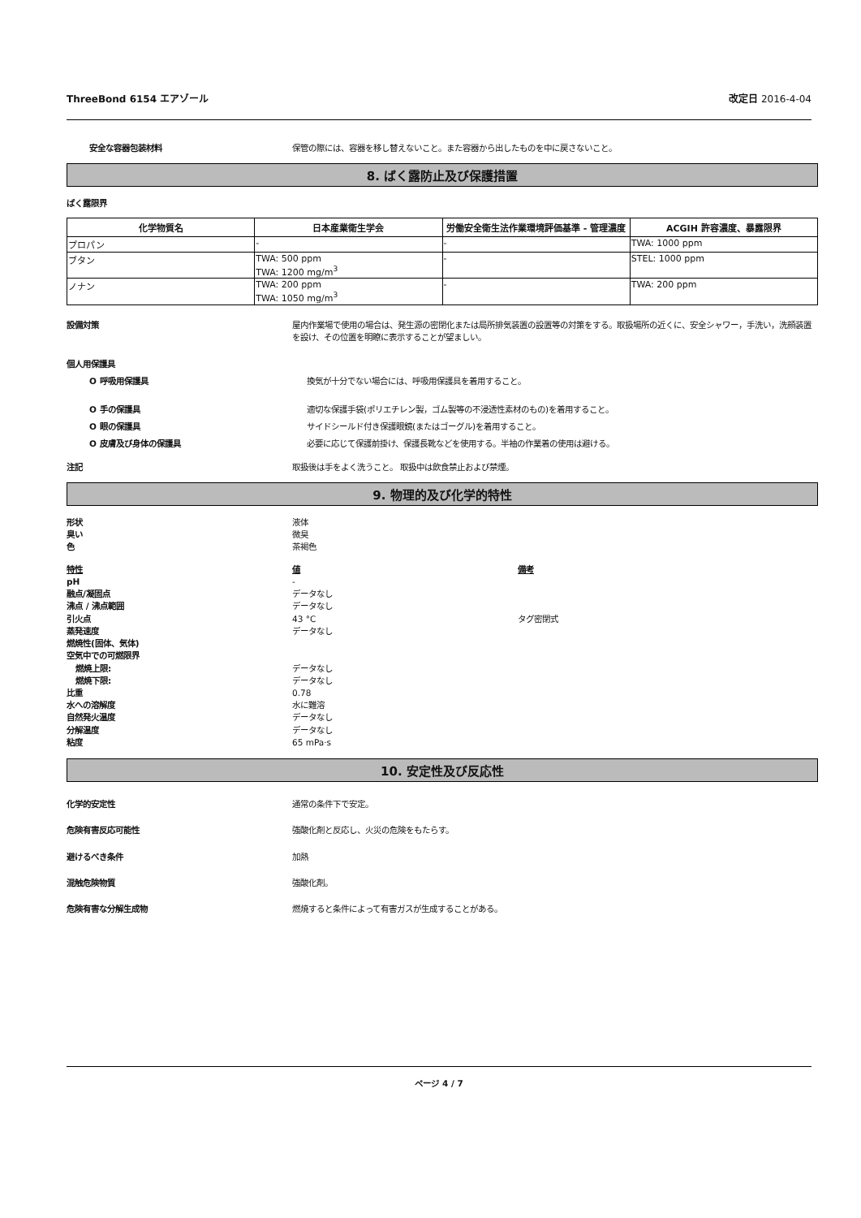ThreeBond 6154 エアゾール 改定日 2016-4-04
安全な容器包装材料 保管の際には、容器を移し替えないこと。また容器から出したものを中に戻さないこと。
8. ばく露防止及び保護措置
ばく露限界
| 化学物質名 | 日本産業衛生学会 | 労働安全衛生法作業環境評価基準 - 管理濃度 | ACGIH 許容濃度、暴露限界 |
| --- | --- | --- | --- |
| プロパン | - | - | TWA: 1000 ppm |
| ブタン | TWA: 500 ppm TWA: 1200 mg/m<sup>3</sup> | - | STEL: 1000 ppm |
| ノナン | TWA: 200 ppm TWA: 1050 mg/m<sup>3</sup> | - | TWA: 200 ppm |
設備対策 屋内作業場で使用の場合は、発生源の密閉化または局所排気装置の設置等の対策をする。取扱場所の近くに、安全シャワー，手洗い，洗顔装置を設け、その位置を明瞭に表示することが望ましい。
個人用保護具
O 呼吸用保護具 換気が十分でない場合には、呼吸用保護具を着用すること。
O 手の保護具 適切な保護手袋(ポリエチレン製，ゴム製等の不浸透性素材のもの)を着用すること。
O 眼の保護具 サイドシールド付き保護眼鏡(またはゴーグル)を着用すること。
O 皮膚及び身体の保護具 必要に応じて保護前掛け、保護長靴などを使用する。半袖の作業着の使用は避ける。
注記 取扱後は手をよく洗うこと。 取扱中は飲食禁止および禁煙。
9. 物理的及び化学的特性
形状
臭い
色
液体
微臭
茶褐色
特性
pH
融点/凝固点
沸点 / 沸点範囲
引火点
蒸発速度
燃焼性(固体、気体)
空気中での可燃限界
燃焼上限:
燃焼下限:
比重
水への溶解度
自然発火温度
分解温度
粘度
値
-
データなし
データなし
43 °C
データなし
データなし
データなし
0.78
水に難溶
データなし
データなし
65 mPa·s
備考
タグ密閉式
10. 安定性及び反応性
化学的安定性 通常の条件下で安定。
危険有害反応可能性 強酸化剤と反応し、火災の危険をもたらす。
避けるべき条件 加熱
混触危険物質 強酸化剤。
危険有害な分解生成物 燃焼すると条件によって有害ガスが生成することがある。
ページ 4 / 7